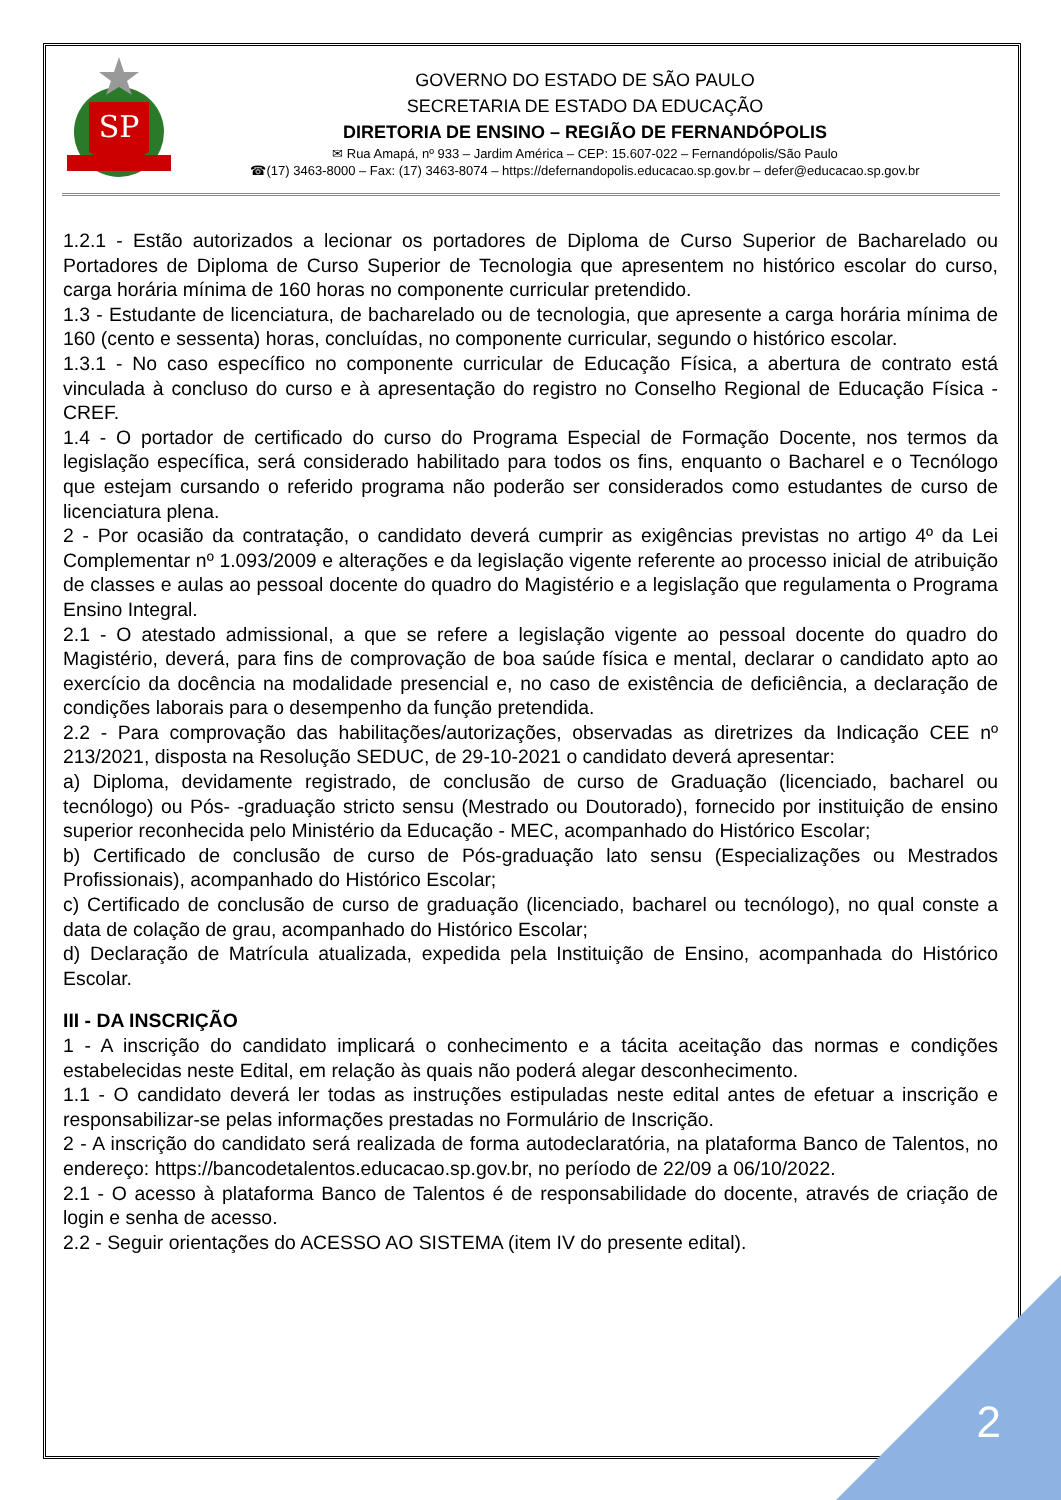SP
GOVERNO DO ESTADO DE SÃO PAULO
SECRETARIA DE ESTADO DA EDUCAÇÃO
DIRETORIA DE ENSINO – REGIÃO DE FERNANDÓPOLIS
✉ Rua Amapá, nº 933 – Jardim América – CEP: 15.607-022 – Fernandópolis/São Paulo
☎(17) 3463-8000 – Fax: (17) 3463-8074 – https://defernandopolis.educacao.sp.gov.br – defer@educacao.sp.gov.br
1.2.1 - Estão autorizados a lecionar os portadores de Diploma de Curso Superior de Bacharelado ou Portadores de Diploma de Curso Superior de Tecnologia que apresentem no histórico escolar do curso, carga horária mínima de 160 horas no componente curricular pretendido.
1.3 - Estudante de licenciatura, de bacharelado ou de tecnologia, que apresente a carga horária mínima de 160 (cento e sessenta) horas, concluídas, no componente curricular, segundo o histórico escolar.
1.3.1 - No caso específico no componente curricular de Educação Física, a abertura de contrato está vinculada à concluso do curso e à apresentação do registro no Conselho Regional de Educação Física - CREF.
1.4 - O portador de certificado do curso do Programa Especial de Formação Docente, nos termos da legislação específica, será considerado habilitado para todos os fins, enquanto o Bacharel e o Tecnólogo que estejam cursando o referido programa não poderão ser considerados como estudantes de curso de licenciatura plena.
2 - Por ocasião da contratação, o candidato deverá cumprir as exigências previstas no artigo 4º da Lei Complementar nº 1.093/2009 e alterações e da legislação vigente referente ao processo inicial de atribuição de classes e aulas ao pessoal docente do quadro do Magistério e a legislação que regulamenta o Programa Ensino Integral.
2.1 - O atestado admissional, a que se refere a legislação vigente ao pessoal docente do quadro do Magistério, deverá, para fins de comprovação de boa saúde física e mental, declarar o candidato apto ao exercício da docência na modalidade presencial e, no caso de existência de deficiência, a declaração de condições laborais para o desempenho da função pretendida.
2.2 - Para comprovação das habilitações/autorizações, observadas as diretrizes da Indicação CEE nº 213/2021, disposta na Resolução SEDUC, de 29-10-2021 o candidato deverá apresentar:
a) Diploma, devidamente registrado, de conclusão de curso de Graduação (licenciado, bacharel ou tecnólogo) ou Pós- -graduação stricto sensu (Mestrado ou Doutorado), fornecido por instituição de ensino superior reconhecida pelo Ministério da Educação - MEC, acompanhado do Histórico Escolar;
b) Certificado de conclusão de curso de Pós-graduação lato sensu (Especializações ou Mestrados Profissionais), acompanhado do Histórico Escolar;
c) Certificado de conclusão de curso de graduação (licenciado, bacharel ou tecnólogo), no qual conste a data de colação de grau, acompanhado do Histórico Escolar;
d) Declaração de Matrícula atualizada, expedida pela Instituição de Ensino, acompanhada do Histórico Escolar.
III - DA INSCRIÇÃO
1 - A inscrição do candidato implicará o conhecimento e a tácita aceitação das normas e condições estabelecidas neste Edital, em relação às quais não poderá alegar desconhecimento.
1.1 - O candidato deverá ler todas as instruções estipuladas neste edital antes de efetuar a inscrição e responsabilizar-se pelas informações prestadas no Formulário de Inscrição.
2 - A inscrição do candidato será realizada de forma autodeclaratória, na plataforma Banco de Talentos, no endereço: https://bancodetalentos.educacao.sp.gov.br, no período de 22/09 a 06/10/2022.
2.1 - O acesso à plataforma Banco de Talentos é de responsabilidade do docente, através de criação de login e senha de acesso.
2.2 - Seguir orientações do ACESSO AO SISTEMA (item IV do presente edital).
2